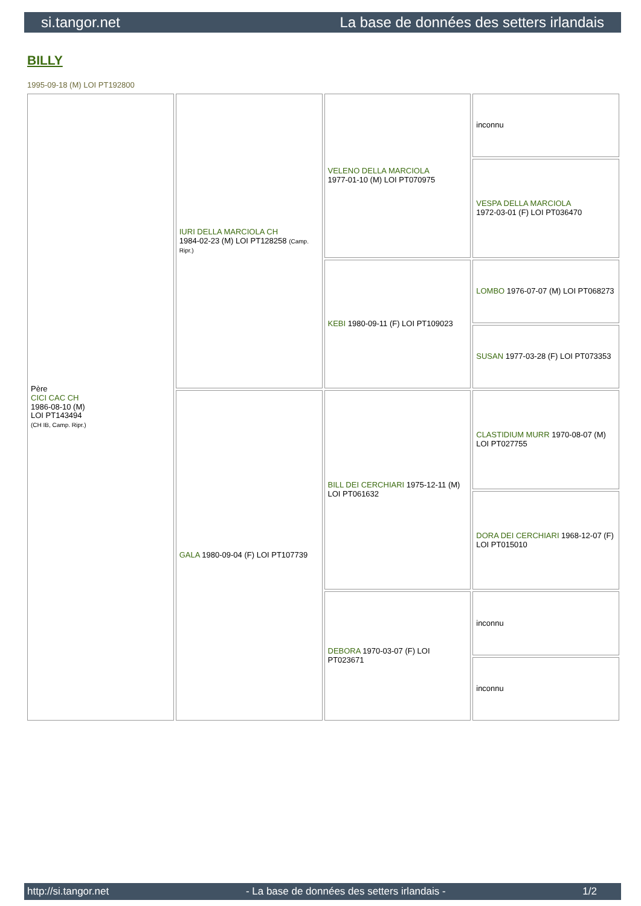si.tangor.net La base de données des setters irlandais
BILLY
1995-09-18 (M) LOI PT192800
| Père CICI CAC CH 1986-08-10 (M) LOI PT143494 (CH IB, Camp. Ripr.) | IURI DELLA MARCIOLA CH 1984-02-23 (M) LOI PT128258 (Camp. Ripr.) | VELENO DELLA MARCIOLA 1977-01-10 (M) LOI PT070975 | inconnu |
| | | | VESPA DELLA MARCIOLA 1972-03-01 (F) LOI PT036470 |
| | | KEBI 1980-09-11 (F) LOI PT109023 | LOMBO 1976-07-07 (M) LOI PT068273 |
| | | | SUSAN 1977-03-28 (F) LOI PT073353 |
| | GALA 1980-09-04 (F) LOI PT107739 | BILL DEI CERCHIARI 1975-12-11 (M) LOI PT061632 | CLASTIDIUM MURR 1970-08-07 (M) LOI PT027755 |
| | | | DORA DEI CERCHIARI 1968-12-07 (F) LOI PT015010 |
| | | DEBORA 1970-03-07 (F) LOI PT023671 | inconnu |
| | | | inconnu |
http://si.tangor.net - La base de données des setters irlandais - 1/2